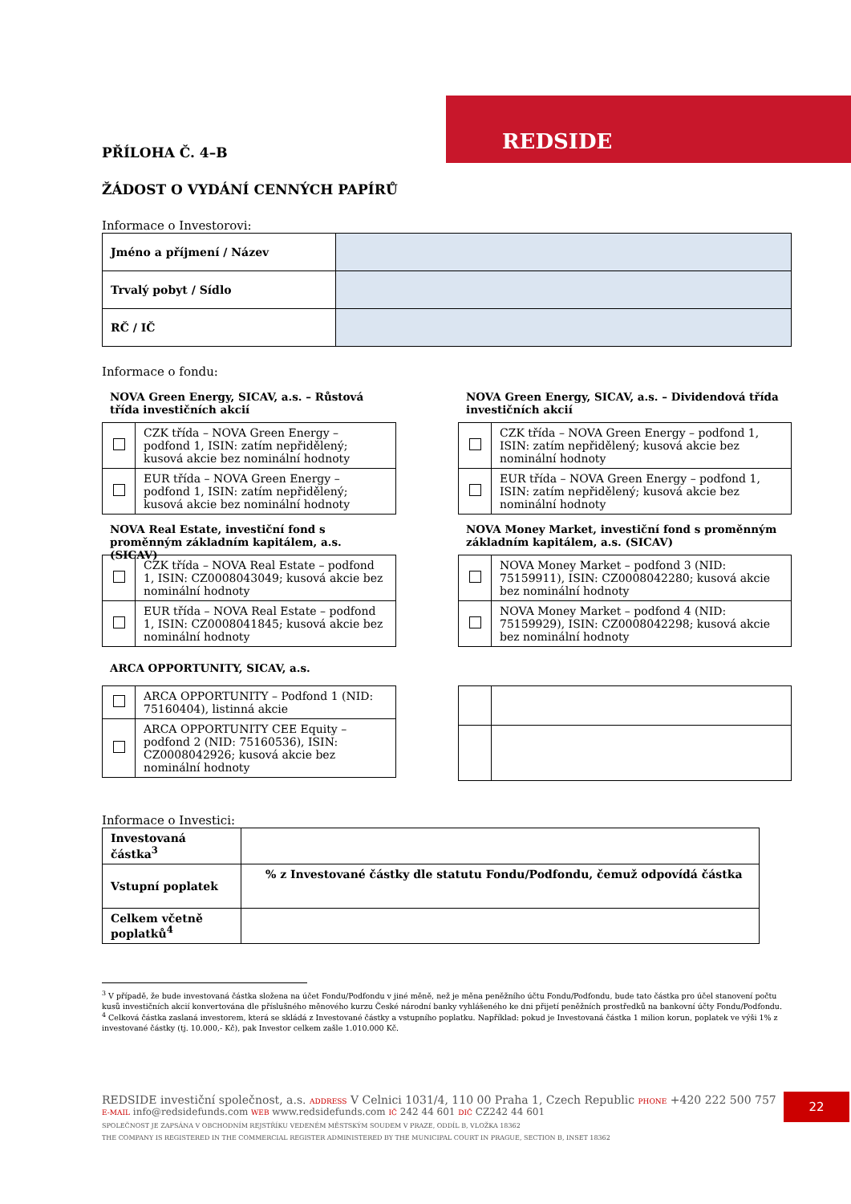REDSIDE
PŘÍLOHA Č. 4–B
ŽÁDOST O VYDÁNÍ CENNÝCH PAPÍRŮ
Informace o Investorovi:
| Jméno a příjmení / Název | |
| Trvalý pobyt / Sídlo | |
| RČ / IČ | |
Informace o fondu:
NOVA Green Energy, SICAV, a.s. – Růstová třída investičních akcií
| | CZK třída – NOVA Green Energy – podfond 1, ISIN: zatím nepřidělený; kusová akcie bez nominální hodnoty |
| | EUR třída – NOVA Green Energy – podfond 1, ISIN: zatím nepřidělený; kusová akcie bez nominální hodnoty |
NOVA Real Estate, investiční fond s proměnným základním kapitálem, a.s. (SICAV)
| | CZK třída – NOVA Real Estate – podfond 1, ISIN: CZ0008043049; kusová akcie bez nominální hodnoty |
| | EUR třída – NOVA Real Estate – podfond 1, ISIN: CZ0008041845; kusová akcie bez nominální hodnoty |
ARCA OPPORTUNITY, SICAV, a.s.
| | ARCA OPPORTUNITY – Podfond 1 (NID: 75160404), listinná akcie |
| | ARCA OPPORTUNITY CEE Equity – podfond 2 (NID: 75160536), ISIN: CZ0008042926; kusová akcie bez nominální hodnoty |
NOVA Green Energy, SICAV, a.s. – Dividendová třída investičních akcií
| | CZK třída – NOVA Green Energy – podfond 1, ISIN: zatím nepřidělený; kusová akcie bez nominální hodnoty |
| | EUR třída – NOVA Green Energy – podfond 1, ISIN: zatím nepřidělený; kusová akcie bez nominální hodnoty |
NOVA Money Market, investiční fond s proměnným základním kapitálem, a.s. (SICAV)
| | NOVA Money Market – podfond 3 (NID: 75159911), ISIN: CZ0008042280; kusová akcie bez nominální hodnoty |
| | NOVA Money Market – podfond 4 (NID: 75159929), ISIN: CZ0008042298; kusová akcie bez nominální hodnoty |
Informace o Investici:
| Investovaná částka<sup>3</sup> | |
| Vstupní poplatek | % z Investované částky dle statutu Fondu/Podfondu, čemuž odpovídá částka |
| Celkem včetně poplatků<sup>4</sup> | |
<sup>3</sup> V případě, že bude investovaná částka složena na účet Fondu/Podfondu v jiné měně, než je měna peněžního účtu Fondu/Podfondu, bude tato částka pro účel stanovení počtu kusů investičních akcií konvertována dle příslušného měnového kurzu České národní banky vyhlášeného ke dni přijetí peněžních prostředků na bankovní účty Fondu/Podfondu.
<sup>4</sup> Celková částka zaslaná investorem, která se skládá z Investované částky a vstupního poplatku. Například: pokud je Investovaná částka 1 milion korun, poplatek ve výši 1% z investované částky (tj. 10.000,- Kč), pak Investor celkem zašle 1.010.000 Kč.
REDSIDE investiční společnost, a.s. ADDRESS V Celnici 1031/4, 110 00 Praha 1, Czech Republic PHONE +420 222 500 757
E-MAIL info@redsidefunds.com WEB www.redsidefunds.com IČ 242 44 601 DIČ CZ242 44 601
SPOLEČNOST JE ZAPSÁNA V OBCHODNÍM REJSTŘÍKU VEDENÉM MĚSTSKÝM SOUDEM V PRAZE, ODDÍL B, VLOŽKA 18362
THE COMPANY IS REGISTERED IN THE COMMERCIAL REGISTER ADMINISTERED BY THE MUNICIPAL COURT IN PRAGUE, SECTION B, INSET 18362
22